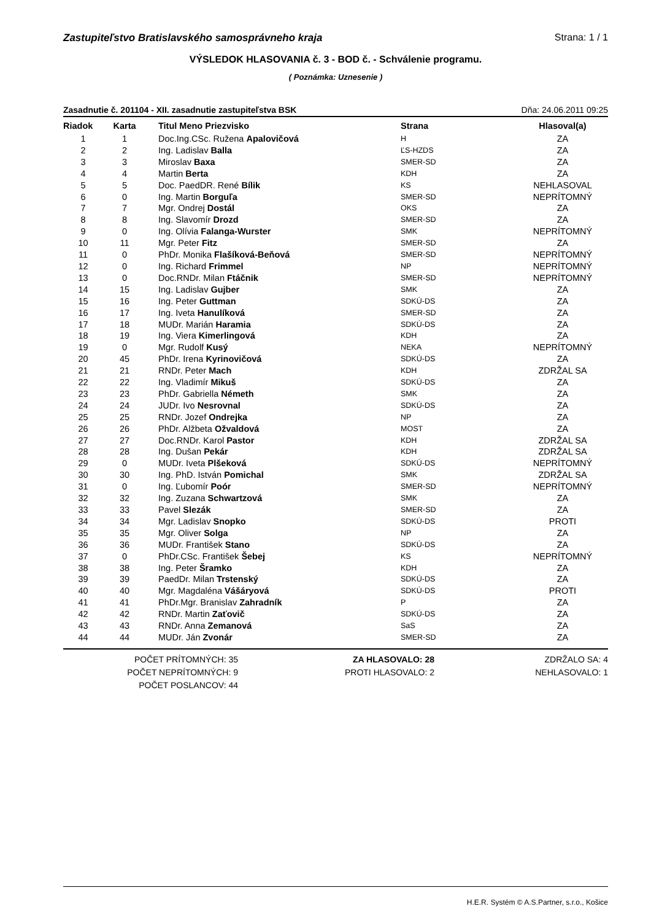Zastupiteľstvo Bratislavského samosprávneho kraja Strana: 1 / 1
VÝSLEDOK HLASOVANIA č. 3 - BOD č. - Schválenie programu.
( Poznámka: Uznesenie )
Zasadnutie č. 201104 - XII. zasadnutie zastupiteľstva BSK Dňa: 24.06.2011 09:25
| Riadok | Karta | Titul Meno Priezvisko | Strana | Hlasoval(a) |
| --- | --- | --- | --- | --- |
| 1 | 1 | Doc.Ing.CSc. Ružena Apalovičová | H | ZA |
| 2 | 2 | Ing. Ladislav Balla | ĽS-HZDS | ZA |
| 3 | 3 | Miroslav Baxa | SMER-SD | ZA |
| 4 | 4 | Martin Berta | KDH | ZA |
| 5 | 5 | Doc. PaedDR. René Bílik | KS | NEHLASOVAL |
| 6 | 0 | Ing. Martin Borguľa | SMER-SD | NEPRÍTOMNÝ |
| 7 | 7 | Mgr. Ondrej Dostál | OKS | ZA |
| 8 | 8 | Ing. Slavomír Drozd | SMER-SD | ZA |
| 9 | 0 | Ing. Olívia Falanga-Wurster | SMK | NEPRÍTOMNÝ |
| 10 | 11 | Mgr. Peter Fitz | SMER-SD | ZA |
| 11 | 0 | PhDr. Monika Flašíková-Beňová | SMER-SD | NEPRÍTOMNÝ |
| 12 | 0 | Ing. Richard Frimmel | NP | NEPRÍTOMNÝ |
| 13 | 0 | Doc.RNDr. Milan Ftáčnik | SMER-SD | NEPRÍTOMNÝ |
| 14 | 15 | Ing. Ladislav Gujber | SMK | ZA |
| 15 | 16 | Ing. Peter Guttman | SDKÚ-DS | ZA |
| 16 | 17 | Ing. Iveta Hanulíková | SMER-SD | ZA |
| 17 | 18 | MUDr. Marián Haramia | SDKÚ-DS | ZA |
| 18 | 19 | Ing. Viera Kimerlingová | KDH | ZA |
| 19 | 0 | Mgr. Rudolf Kusý | NEKA | NEPRÍTOMNÝ |
| 20 | 45 | PhDr. Irena Kyrinovičová | SDKÚ-DS | ZA |
| 21 | 21 | RNDr. Peter Mach | KDH | ZDRŽAL SA |
| 22 | 22 | Ing. Vladimír Mikuš | SDKÚ-DS | ZA |
| 23 | 23 | PhDr. Gabriella Németh | SMK | ZA |
| 24 | 24 | JUDr. Ivo Nesrovnal | SDKÚ-DS | ZA |
| 25 | 25 | RNDr. Jozef Ondrejka | NP | ZA |
| 26 | 26 | PhDr. Alžbeta Ožvaldová | MOST | ZA |
| 27 | 27 | Doc.RNDr. Karol Pastor | KDH | ZDRŽAL SA |
| 28 | 28 | Ing. Dušan Pekár | KDH | ZDRŽAL SA |
| 29 | 0 | MUDr. Iveta Plšeková | SDKÚ-DS | NEPRÍTOMNÝ |
| 30 | 30 | Ing. PhD. István Pomichal | SMK | ZDRŽAL SA |
| 31 | 0 | Ing. Ľubomír Poór | SMER-SD | NEPRÍTOMNÝ |
| 32 | 32 | Ing. Zuzana Schwartzová | SMK | ZA |
| 33 | 33 | Pavel Slezák | SMER-SD | ZA |
| 34 | 34 | Mgr. Ladislav Snopko | SDKÚ-DS | PROTI |
| 35 | 35 | Mgr. Oliver Solga | NP | ZA |
| 36 | 36 | MUDr. František Stano | SDKÚ-DS | ZA |
| 37 | 0 | PhDr.CSc. František Šebej | KS | NEPRÍTOMNÝ |
| 38 | 38 | Ing. Peter Šramko | KDH | ZA |
| 39 | 39 | PaedDr. Milan Trstenský | SDKÚ-DS | ZA |
| 40 | 40 | Mgr. Magdaléna Vášáryová | SDKÚ-DS | PROTI |
| 41 | 41 | PhDr.Mgr. Branislav Zahradník | P | ZA |
| 42 | 42 | RNDr. Martin Zaťovič | SDKÚ-DS | ZA |
| 43 | 43 | RNDr. Anna Zemanová | SaS | ZA |
| 44 | 44 | MUDr. Ján Zvonár | SMER-SD | ZA |
POČET PRÍTOMNÝCH: 35
POČET NEPRÍTOMNÝCH: 9
POČET POSLANCOV: 44
ZA HLASOVALO: 28
PROTI HLASOVALO: 2
ZDRŽALO SA: 4
NEHLASOVALO: 1
H.E.R. Systém © A.S.Partner, s.r.o., Košice